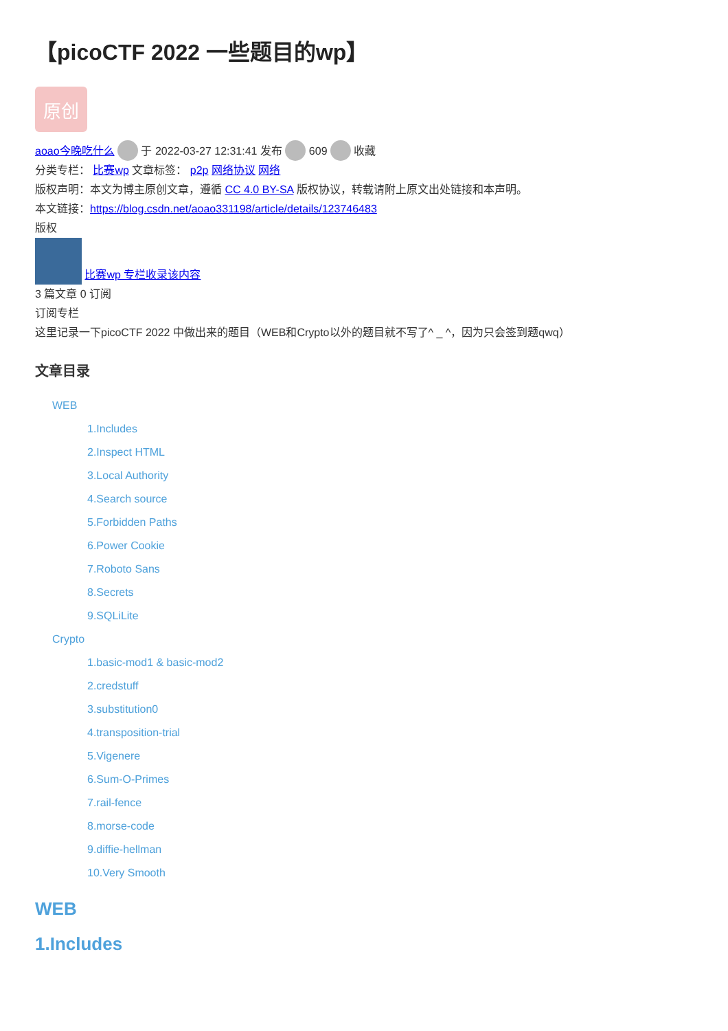【picoCTF 2022 一些题目的wp】
原创
aoao今晚吃什么 于 2022-03-27 12:31:41 发布 609 收藏
分类专栏： 比赛wp 文章标签： p2p 网络协议 网络
版权声明：本文为博主原创文章，遵循 CC 4.0 BY-SA 版权协议，转载请附上原文出处链接和本声明。
本文链接：https://blog.csdn.net/aoao331198/article/details/123746483
版权
比赛wp 专栏收录该内容
3 篇文章 0 订阅
订阅专栏
这里记录一下picoCTF 2022 中做出来的题目（WEB和Crypto以外的题目就不写了^ _ ^，因为只会签到题qwq）
文章目录
WEB
1.Includes
2.Inspect HTML
3.Local Authority
4.Search source
5.Forbidden Paths
6.Power Cookie
7.Roboto Sans
8.Secrets
9.SQLiLite
Crypto
1.basic-mod1 & basic-mod2
2.credstuff
3.substitution0
4.transposition-trial
5.Vigenere
6.Sum-O-Primes
7.rail-fence
8.morse-code
9.diffie-hellman
10.Very Smooth
WEB
1.Includes